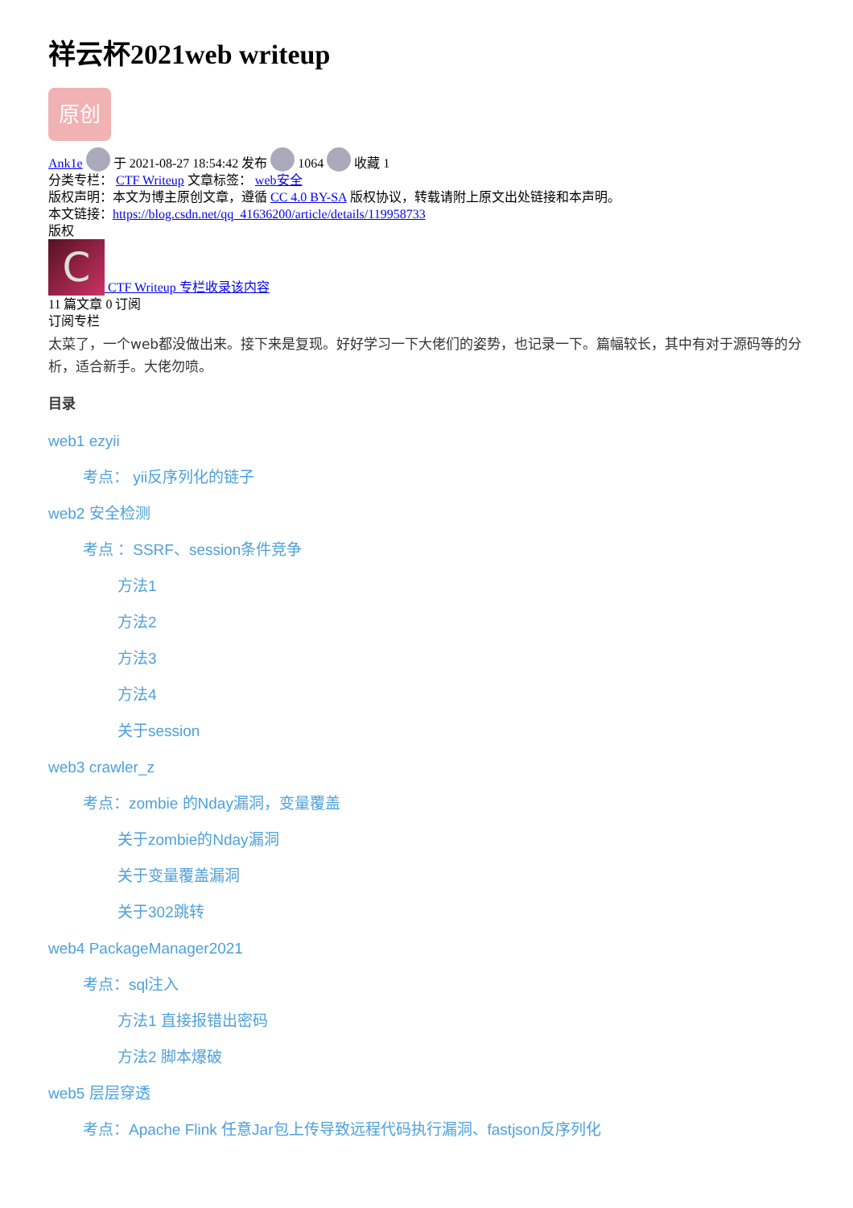祥云杯2021web writeup
原创
Ank1e 于 2021-08-27 18:54:42 发布 1064 收藏 1
分类专栏： CTF Writeup 文章标签： web安全
版权声明：本文为博主原创文章，遵循 CC 4.0 BY-SA 版权协议，转载请附上原文出处链接和本声明。
本文链接：https://blog.csdn.net/qq_41636200/article/details/119958733
版权
C CTF Writeup 专栏收录该内容
11 篇文章 0 订阅
订阅专栏
太菜了，一个web都没做出来。接下来是复现。好好学习一下大佬们的姿势，也记录一下。篇幅较长，其中有对于源码等的分析，适合新手。大佬勿喷。
目录
web1 ezyii
考点： yii反序列化的链子
web2 安全检测
考点 ：SSRF、session条件竞争
方法1
方法2
方法3
方法4
关于session
web3 crawler_z
考点：zombie 的Nday漏洞，变量覆盖
关于zombie的Nday漏洞
关于变量覆盖漏洞
关于302跳转
web4 PackageManager2021
考点：sql注入
方法1 直接报错出密码
方法2 脚本爆破
web5 层层穿透
考点：Apache Flink 任意Jar包上传导致远程代码执行漏洞、fastjson反序列化